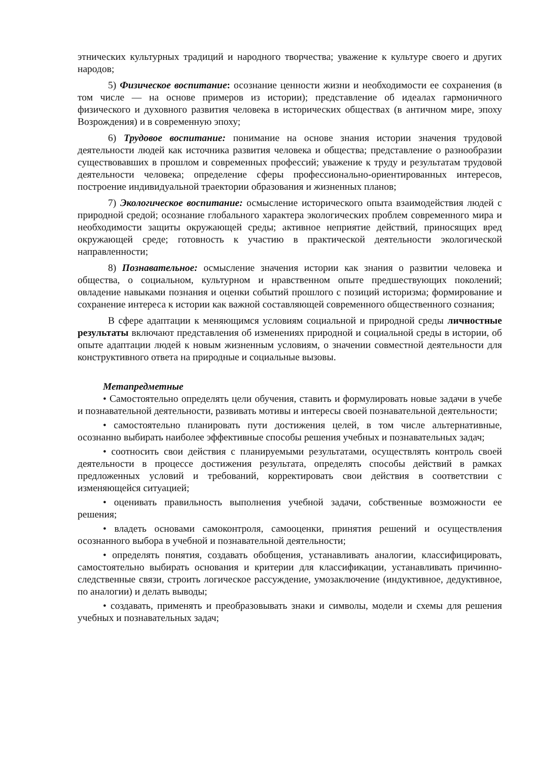этнических культурных традиций и народного творчества; уважение к культуре своего и других народов;
5) Физическое воспитание: осознание ценности жизни и необходимости ее сохранения (в том числе — на основе примеров из истории); представление об идеалах гармоничного физического и духовного развития человека в исторических обществах (в античном мире, эпоху Возрождения) и в современную эпоху;
6) Трудовое воспитание: понимание на основе знания истории значения трудовой деятельности людей как источника развития человека и общества; представление о разнообразии существовавших в прошлом и современных профессий; уважение к труду и результатам трудовой деятельности человека; определение сферы профессионально-ориентированных интересов, построение индивидуальной траектории образования и жизненных планов;
7) Экологическое воспитание: осмысление исторического опыта взаимодействия людей с природной средой; осознание глобального характера экологических проблем современного мира и необходимости защиты окружающей среды; активное неприятие действий, приносящих вред окружающей среде; готовность к участию в практической деятельности экологической направленности;
8) Познавательное: осмысление значения истории как знания о развитии человека и общества, о социальном, культурном и нравственном опыте предшествующих поколений; овладение навыками познания и оценки событий прошлого с позиций историзма; формирование и сохранение интереса к истории как важной составляющей современного общественного сознания;
В сфере адаптации к меняющимся условиям социальной и природной среды личностные результаты включают представления об изменениях природной и социальной среды в истории, об опыте адаптации людей к новым жизненным условиям, о значении совместной деятельности для конструктивного ответа на природные и социальные вызовы.
Метапредметные
• Самостоятельно определять цели обучения, ставить и формулировать новые задачи в учебе и познавательной деятельности, развивать мотивы и интересы своей познавательной деятельности;
• самостоятельно планировать пути достижения целей, в том числе альтернативные, осознанно выбирать наиболее эффективные способы решения учебных и познавательных задач;
• соотносить свои действия с планируемыми результатами, осуществлять контроль своей деятельности в процессе достижения результата, определять способы действий в рамках предложенных условий и требований, корректировать свои действия в соответствии с изменяющейся ситуацией;
• оценивать правильность выполнения учебной задачи, собственные возможности ее решения;
• владеть основами самоконтроля, самооценки, принятия решений и осуществления осознанного выбора в учебной и познавательной деятельности;
• определять понятия, создавать обобщения, устанавливать аналогии, классифицировать, самостоятельно выбирать основания и критерии для классификации, устанавливать причинно-следственные связи, строить логическое рассуждение, умозаключение (индуктивное, дедуктивное, по аналогии) и делать выводы;
• создавать, применять и преобразовывать знаки и символы, модели и схемы для решения учебных и познавательных задач;